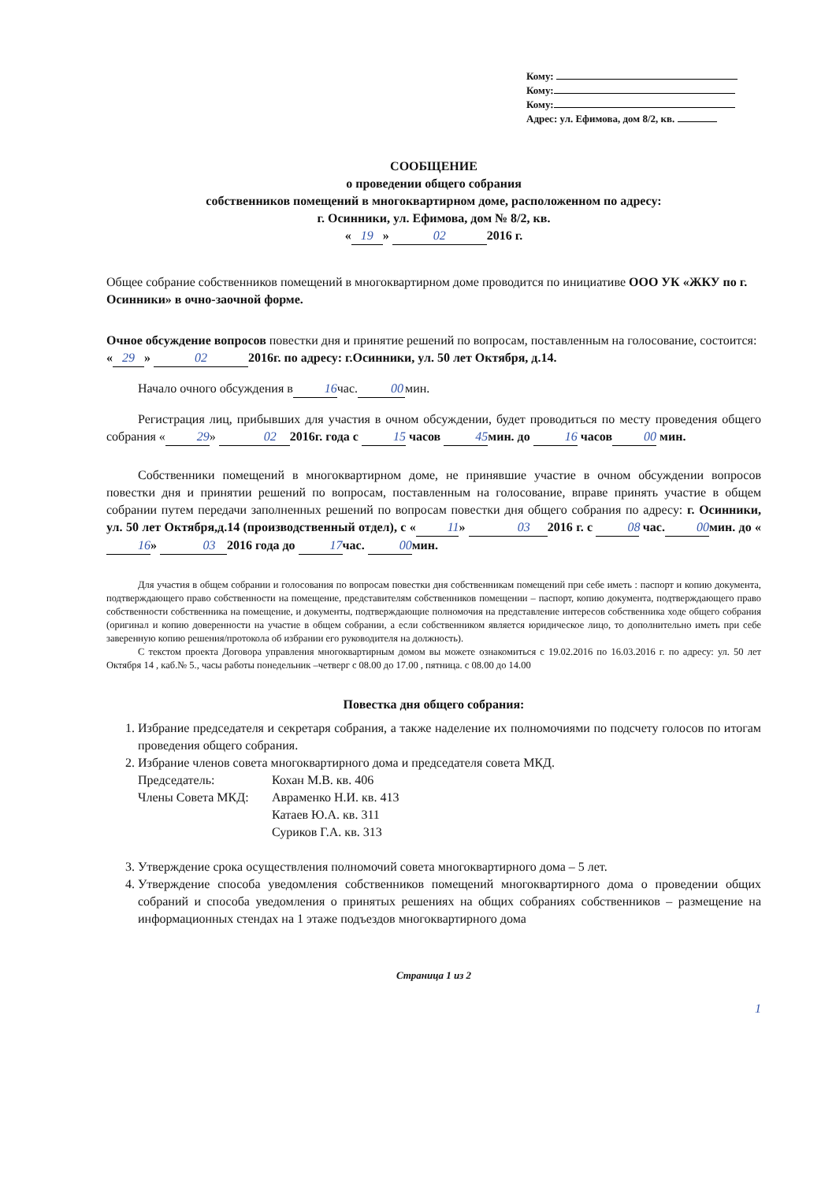Кому:
Кому:
Кому:
Адрес: ул. Ефимова, дом 8/2, кв.
СООБЩЕНИЕ
о проведении общего собрания
собственников помещений в многоквартирном доме, расположенном по адресу:
г. Осинники, ул. Ефимова, дом № 8/2, кв.
« 19 » 02 2016 г.
Общее собрание собственников помещений в многоквартирном доме проводится по инициативе ООО УК «ЖКУ по г. Осинники» в очно-заочной форме.
Очное обсуждение вопросов повестки дня и принятие решений по вопросам, поставленным на голосование, состоится:
« 29 » 02 2016г. по адресу: г.Осинники, ул. 50 лет Октября, д.14.
Начало очного обсуждения в 16 час. 00 мин.
Регистрация лиц, прибывших для участия в очном обсуждении, будет проводиться по месту проведения общего собрания « 29 » 02 2016г. года с 15 часов 45 мин. до 16 часов 00 мин.
Собственники помещений в многоквартирном доме, не принявшие участие в очном обсуждении вопросов повестки дня и принятии решений по вопросам, поставленным на голосование, вправе принять участие в общем собрании путем передачи заполненных решений по вопросам повестки дня общего собрания по адресу: г. Осинники, ул. 50 лет Октября,д.14 (производственный отдел), с « 11 » 03 2016 г. с 08 час. 00 мин. до « 16 » 03 2016 года до 17 час. 00 мин.
Для участия в общем собрании и голосования по вопросам повестки дня собственникам помещений при себе иметь : паспорт и копию документа, подтверждающего право собственности на помещение, представителям собственников помещении – паспорт, копию документа, подтверждающего право собственности собственника на помещение, и документы, подтверждающие полномочия на представление интересов собственника ходе общего собрания (оригинал и копию доверенности на участие в общем собрании, а если собственником является юридическое лицо, то дополнительно иметь при себе заверенную копию решения/протокола об избрании его руководителя на должность).
С текстом проекта Договора управления многоквартирным домом вы можете ознакомиться с 19.02.2016 по 16.03.2016 г. по адресу: ул. 50 лет Октября 14 , каб.№ 5., часы работы понедельник –четверг с 08.00 до 17.00 , пятница. с 08.00 до 14.00
Повестка дня общего собрания:
1. Избрание председателя и секретаря собрания, а также наделение их полномочиями по подсчету голосов по итогам проведения общего собрания.
2. Избрание членов совета многоквартирного дома и председателя совета МКД.
| Председатель: | Кохан М.В. кв. 406 |
| Члены Совета МКД: | Авраменко Н.И. кв. 413 |
| | Катаев Ю.А. кв. 311 |
| | Суриков Г.А. кв. 313 |
3. Утверждение срока осуществления полномочий совета многоквартирного дома – 5 лет.
4. Утверждение способа уведомления собственников помещений многоквартирного дома о проведении общих собраний и способа уведомления о принятых решениях на общих собраниях собственников – размещение на информационных стендах на 1 этаже подъездов многоквартирного дома
Страница 1 из 2
1